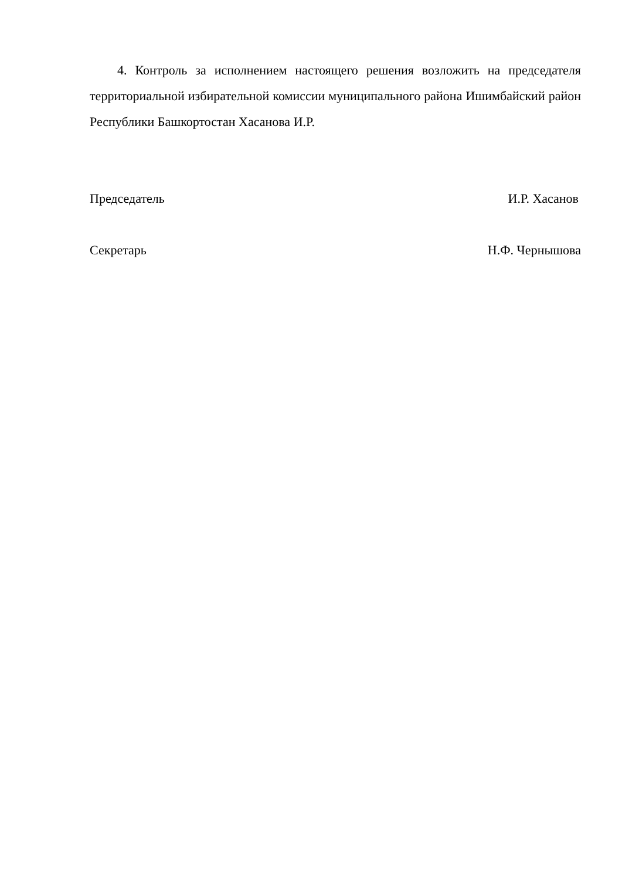4. Контроль за исполнением настоящего решения возложить на председателя территориальной избирательной комиссии муниципального района Ишимбайский район Республики Башкортостан Хасанова И.Р.
Председатель И.Р. Хасанов
Секретарь Н.Ф. Чернышова